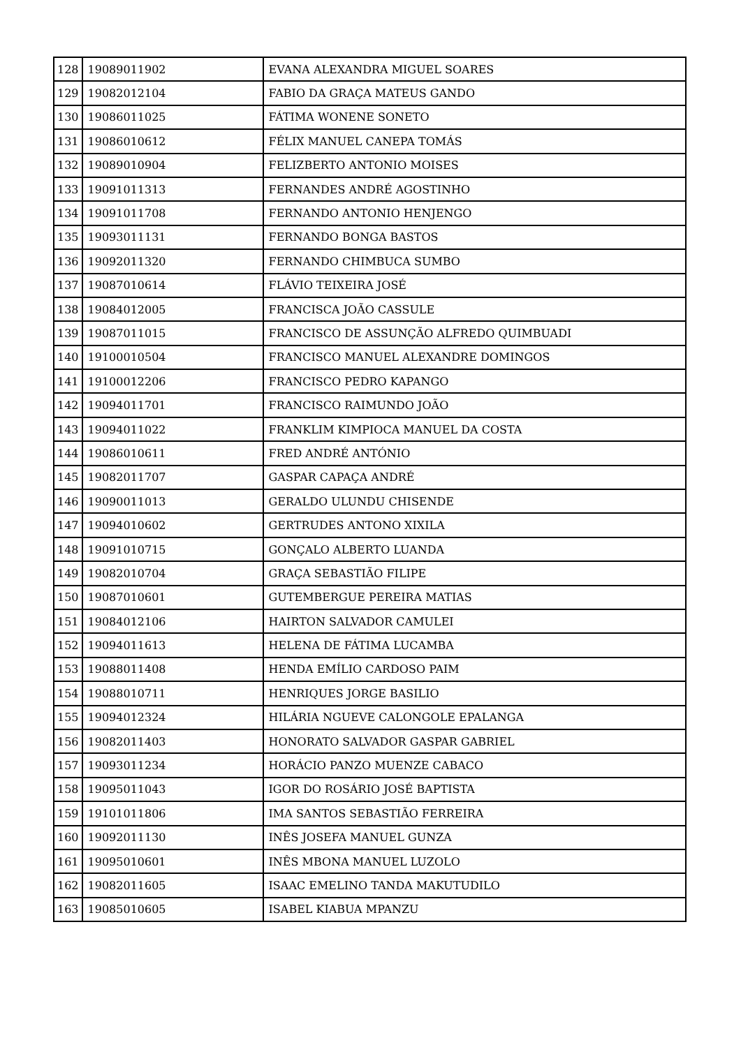| 128 | 19089011902 | EVANA ALEXANDRA MIGUEL SOARES |
| 129 | 19082012104 | FABIO DA GRAÇA MATEUS GANDO |
| 130 | 19086011025 | FÁTIMA WONENE SONETO |
| 131 | 19086010612 | FÉLIX MANUEL CANEPA TOMÁS |
| 132 | 19089010904 | FELIZBERTO ANTONIO MOISES |
| 133 | 19091011313 | FERNANDES ANDRÉ AGOSTINHO |
| 134 | 19091011708 | FERNANDO ANTONIO HENJENGO |
| 135 | 19093011131 | FERNANDO BONGA BASTOS |
| 136 | 19092011320 | FERNANDO CHIMBUCA SUMBO |
| 137 | 19087010614 | FLÁVIO TEIXEIRA JOSÉ |
| 138 | 19084012005 | FRANCISCA JOÃO CASSULE |
| 139 | 19087011015 | FRANCISCO DE ASSUNÇÃO ALFREDO QUIMBUADI |
| 140 | 19100010504 | FRANCISCO MANUEL ALEXANDRE DOMINGOS |
| 141 | 19100012206 | FRANCISCO PEDRO KAPANGO |
| 142 | 19094011701 | FRANCISCO RAIMUNDO JOÃO |
| 143 | 19094011022 | FRANKLIM KIMPIOCA MANUEL DA COSTA |
| 144 | 19086010611 | FRED ANDRÉ ANTÓNIO |
| 145 | 19082011707 | GASPAR CAPAÇA ANDRÉ |
| 146 | 19090011013 | GERALDO ULUNDU CHISENDE |
| 147 | 19094010602 | GERTRUDES ANTONO XIXILA |
| 148 | 19091010715 | GONÇALO ALBERTO LUANDA |
| 149 | 19082010704 | GRAÇA SEBASTIÃO FILIPE |
| 150 | 19087010601 | GUTEMBERGUE PEREIRA MATIAS |
| 151 | 19084012106 | HAIRTON SALVADOR CAMULEI |
| 152 | 19094011613 | HELENA DE FÁTIMA LUCAMBA |
| 153 | 19088011408 | HENDA EMÍLIO CARDOSO PAIM |
| 154 | 19088010711 | HENRIQUES JORGE BASILIO |
| 155 | 19094012324 | HILÁRIA NGUEVE CALONGOLE EPALANGA |
| 156 | 19082011403 | HONORATO SALVADOR GASPAR GABRIEL |
| 157 | 19093011234 | HORÁCIO PANZO MUENZE CABACO |
| 158 | 19095011043 | IGOR DO ROSÁRIO JOSÉ BAPTISTA |
| 159 | 19101011806 | IMA SANTOS SEBASTIÃO FERREIRA |
| 160 | 19092011130 | INÊS JOSEFA MANUEL GUNZA |
| 161 | 19095010601 | INÊS MBONA MANUEL LUZOLO |
| 162 | 19082011605 | ISAAC EMELINO TANDA MAKUTUDILO |
| 163 | 19085010605 | ISABEL KIABUA MPANZU |